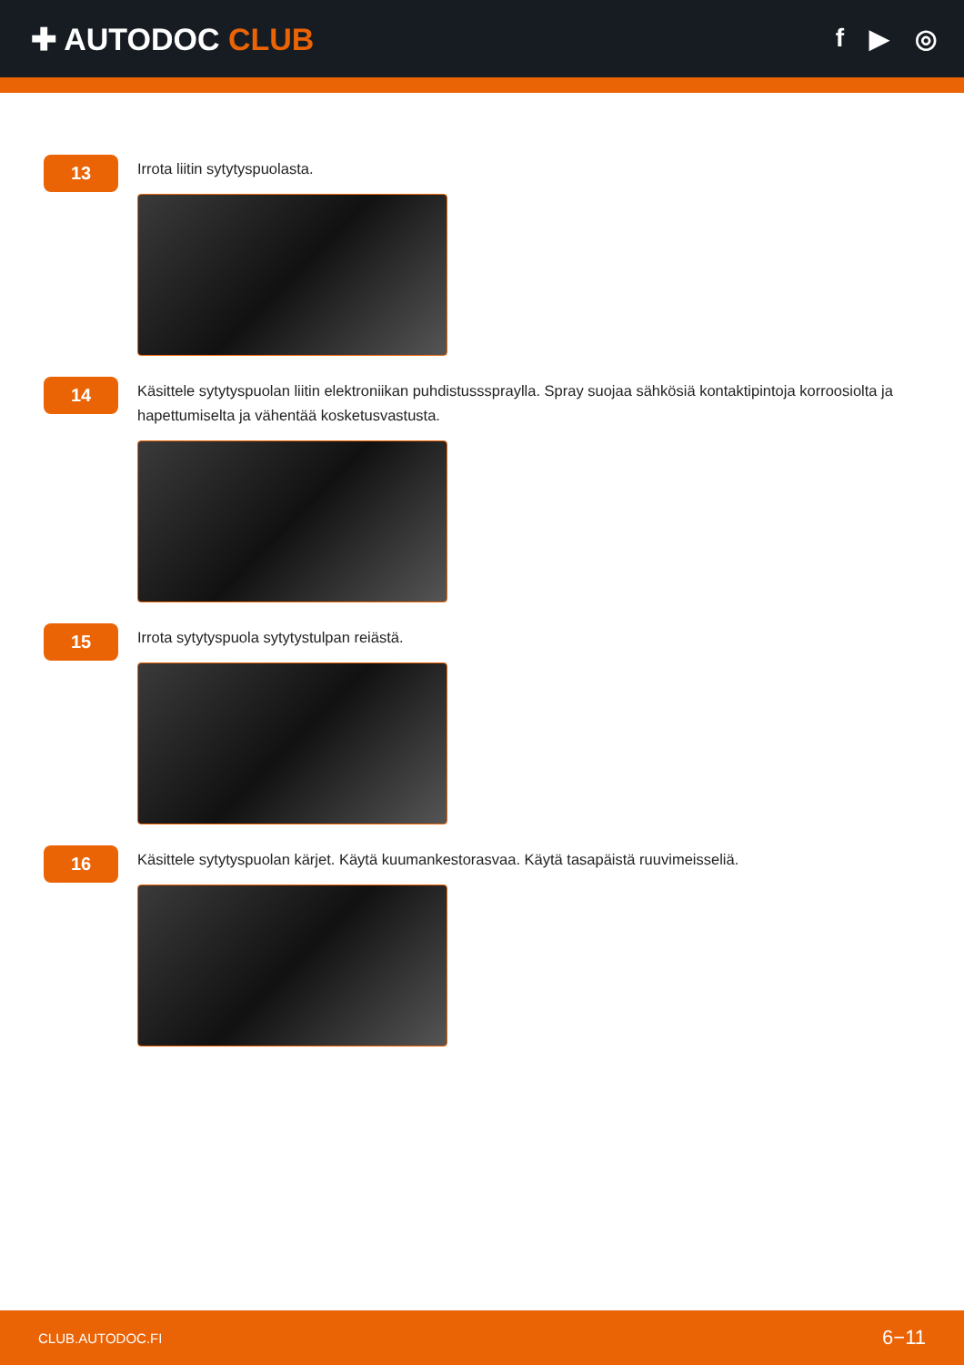✚ AUTODOC CLUB
f ▶ ◎
13
Irrota liitin sytytyspuolasta.
14
Käsittele sytytyspuolan liitin elektroniikan puhdistussspraylla. Spray suojaa sähkösiä kontaktipintoja korroosiolta ja hapettumiselta ja vähentää kosketusvastusta.
15
Irrota sytytyspuola sytytystulpan reiästä.
16
Käsittele sytytyspuolan kärjet. Käytä kuumankestorasvaa. Käytä tasapäistä ruuvimeisseliä.
CLUB.AUTODOC.FI 6−11